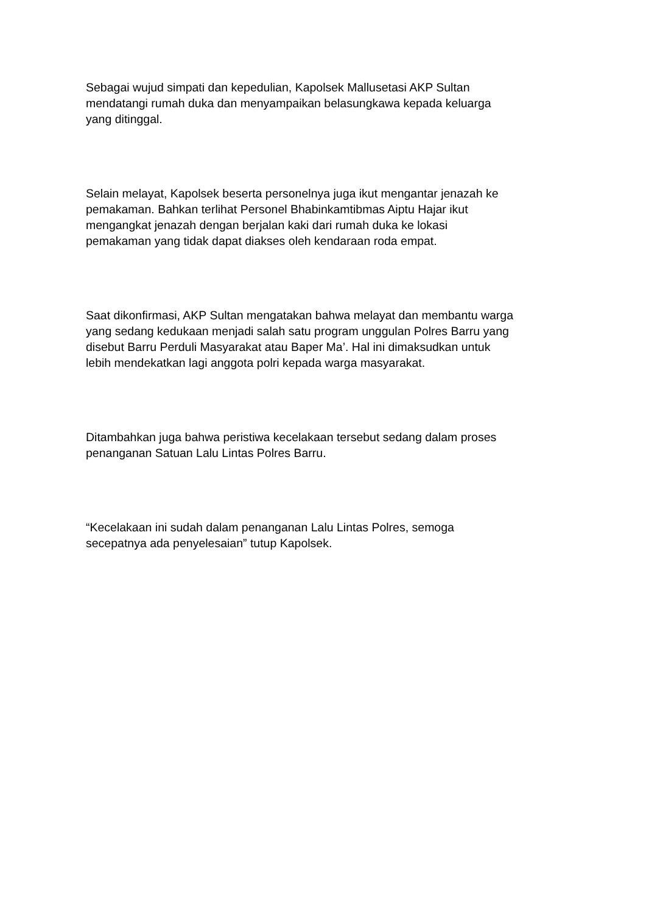Sebagai wujud simpati dan kepedulian, Kapolsek Mallusetasi AKP Sultan
mendatangi rumah duka dan menyampaikan belasungkawa kepada keluarga
yang ditinggal.
Selain melayat, Kapolsek beserta personelnya juga ikut mengantar jenazah ke
pemakaman. Bahkan terlihat Personel Bhabinkamtibmas Aiptu Hajar ikut
mengangkat jenazah dengan berjalan kaki dari rumah duka ke lokasi
pemakaman yang tidak dapat diakses oleh kendaraan roda empat.
Saat dikonfirmasi, AKP Sultan mengatakan bahwa melayat dan membantu warga
yang sedang kedukaan menjadi salah satu program unggulan Polres Barru yang
disebut Barru Perduli Masyarakat atau Baper Ma’. Hal ini dimaksudkan untuk
lebih mendekatkan lagi anggota polri kepada warga masyarakat.
Ditambahkan juga bahwa peristiwa kecelakaan tersebut sedang dalam proses
penanganan Satuan Lalu Lintas Polres Barru.
“Kecelakaan ini sudah dalam penanganan Lalu Lintas Polres, semoga
secepatnya ada penyelesaian” tutup Kapolsek.